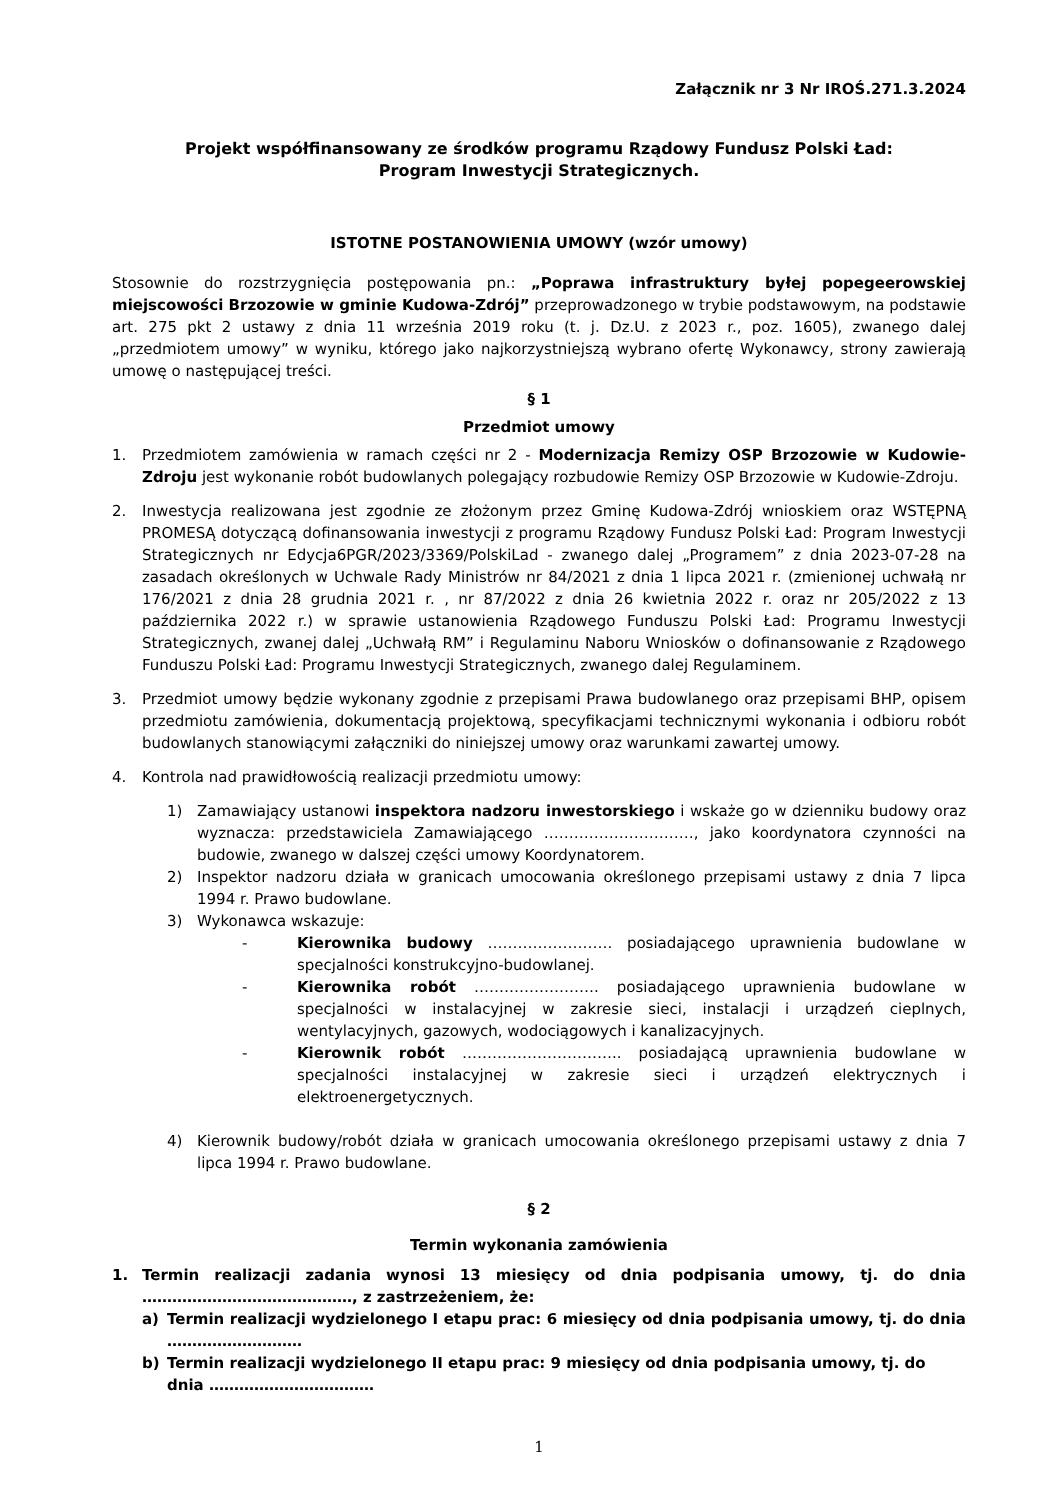Załącznik nr 3 Nr IROŚ.271.3.2024
Projekt współfinansowany ze środków programu Rządowy Fundusz Polski Ład:
Program Inwestycji Strategicznych.
ISTOTNE POSTANOWIENIA UMOWY (wzór umowy)
Stosownie do rozstrzygnięcia postępowania pn.: „Poprawa infrastruktury byłej popegeerowskiej miejscowości Brzozowie w gminie Kudowa-Zdrój” przeprowadzonego w trybie podstawowym, na podstawie art. 275 pkt 2 ustawy z dnia 11 września 2019 roku (t. j. Dz.U. z 2023 r., poz. 1605), zwanego dalej „przedmiotem umowy” w wyniku, którego jako najkorzystniejszą wybrano ofertę Wykonawcy, strony zawierają umowę o następującej treści.
§ 1
Przedmiot umowy
1. Przedmiotem zamówienia w ramach części nr 2 - Modernizacja Remizy OSP Brzozowie w Kudowie-Zdroju jest wykonanie robót budowlanych polegający rozbudowie Remizy OSP Brzozowie w Kudowie-Zdroju.
2. Inwestycja realizowana jest zgodnie ze złożonym przez Gminę Kudowa-Zdrój wnioskiem oraz WSTĘPNĄ PROMESĄ dotyczącą dofinansowania inwestycji z programu Rządowy Fundusz Polski Ład: Program Inwestycji Strategicznych nr Edycja6PGR/2023/3369/PolskiLad - zwanego dalej „Programem” z dnia 2023-07-28 na zasadach określonych w Uchwale Rady Ministrów nr 84/2021 z dnia 1 lipca 2021 r. (zmienionej uchwałą nr 176/2021 z dnia 28 grudnia 2021 r. , nr 87/2022 z dnia 26 kwietnia 2022 r. oraz nr 205/2022 z 13 października 2022 r.) w sprawie ustanowienia Rządowego Funduszu Polski Ład: Programu Inwestycji Strategicznych, zwanej dalej „Uchwałą RM” i Regulaminu Naboru Wniosków o dofinansowanie z Rządowego Funduszu Polski Ład: Programu Inwestycji Strategicznych, zwanego dalej Regulaminem.
3. Przedmiot umowy będzie wykonany zgodnie z przepisami Prawa budowlanego oraz przepisami BHP, opisem przedmiotu zamówienia, dokumentacją projektową, specyfikacjami technicznymi wykonania i odbioru robót budowlanych stanowiącymi załączniki do niniejszej umowy oraz warunkami zawartej umowy.
4. Kontrola nad prawidłowością realizacji przedmiotu umowy:
1) Zamawiający ustanowi inspektora nadzoru inwestorskiego i wskaże go w dzienniku budowy oraz wyznacza: przedstawiciela Zamawiającego …………………………, jako koordynatora czynności na budowie, zwanego w dalszej części umowy Koordynatorem.
2) Inspektor nadzoru działa w granicach umocowania określonego przepisami ustawy z dnia 7 lipca 1994 r. Prawo budowlane.
3) Wykonawca wskazuje:
- Kierownika budowy ……………………. posiadającego uprawnienia budowlane w specjalności konstrukcyjno-budowlanej.
- Kierownika robót ……………………. posiadającego uprawnienia budowlane w specjalności w instalacyjnej w zakresie sieci, instalacji i urządzeń cieplnych, wentylacyjnych, gazowych, wodociągowych i kanalizacyjnych.
- Kierownik robót ………………………….. posiadającą uprawnienia budowlane w specjalności instalacyjnej w zakresie sieci i urządzeń elektrycznych i elektroenergetycznych.
4) Kierownik budowy/robót działa w granicach umocowania określonego przepisami ustawy z dnia 7 lipca 1994 r. Prawo budowlane.
§ 2
Termin wykonania zamówienia
1. Termin realizacji zadania wynosi 13 miesięcy od dnia podpisania umowy, tj. do dnia ……………………………………, z zastrzeżeniem, że:
a) Termin realizacji wydzielonego I etapu prac: 6 miesięcy od dnia podpisania umowy, tj. do dnia ………………………
b) Termin realizacji wydzielonego II etapu prac: 9 miesięcy od dnia podpisania umowy, tj. do dnia ……………………………
1